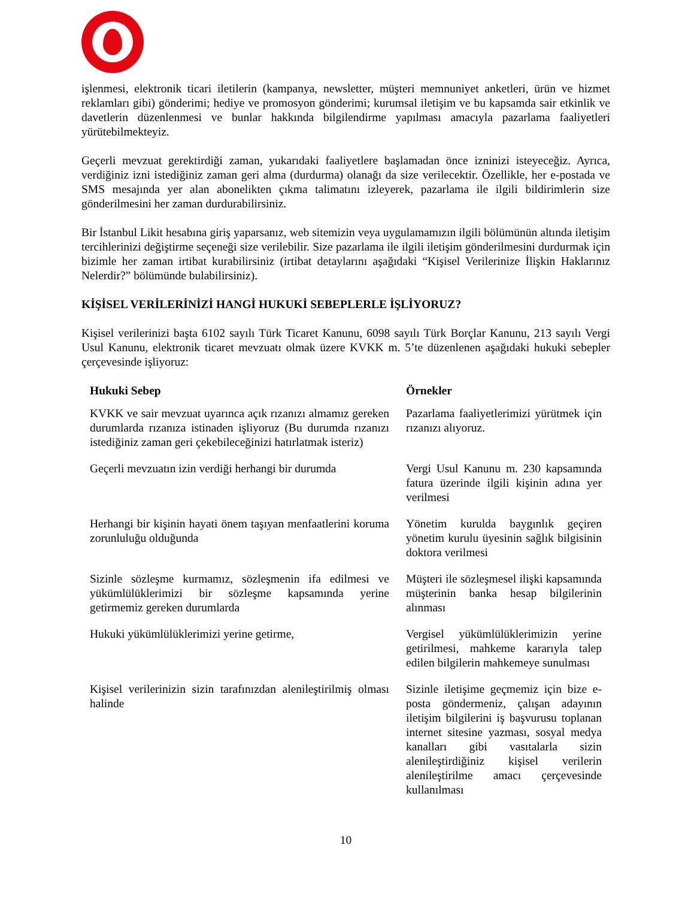işlenmesi, elektronik ticari iletilerin (kampanya, newsletter, müşteri memnuniyet anketleri, ürün ve hizmet reklamları gibi) gönderimi; hediye ve promosyon gönderimi; kurumsal iletişim ve bu kapsamda sair etkinlik ve davetlerin düzenlenmesi ve bunlar hakkında bilgilendirme yapılması amacıyla pazarlama faaliyetleri yürütebilmekteyiz.
Geçerli mevzuat gerektirdiği zaman, yukarıdaki faaliyetlere başlamadan önce izninizi isteyeceğiz. Ayrıca, verdiğiniz izni istediğiniz zaman geri alma (durdurma) olanağı da size verilecektir. Özellikle, her e-postada ve SMS mesajında yer alan abonelikten çıkma talimatını izleyerek, pazarlama ile ilgili bildirimlerin size gönderilmesini her zaman durdurabilirsiniz.
Bir İstanbul Likit hesabına giriş yaparsanız, web sitemizin veya uygulamamızın ilgili bölümünün altında iletişim tercihlerinizi değiştirme seçeneği size verilebilir. Size pazarlama ile ilgili iletişim gönderilmesini durdurmak için bizimle her zaman irtibat kurabilirsiniz (irtibat detaylarını aşağıdaki “Kişisel Verilerinize İlişkin Haklarınız Nelerdir?” bölümünde bulabilirsiniz).
KİŞİSEL VERİLERİNİZİ HANGİ HUKUKİ SEBEPLERLE İŞLİYORUZ?
Kişisel verilerinizi başta 6102 sayılı Türk Ticaret Kanunu, 6098 sayılı Türk Borçlar Kanunu, 213 sayılı Vergi Usul Kanunu, elektronik ticaret mevzuatı olmak üzere KVKK m. 5’te düzenlenen aşağıdaki hukuki sebepler çerçevesinde işliyoruz:
| Hukuki Sebep | Örnekler |
| --- | --- |
| KVKK ve sair mevzuat uyarınca açık rızanızı almamız gereken durumlarda rızanıza istinaden işliyoruz (Bu durumda rızanızı istediğiniz zaman geri çekebileceğinizi hatırlatmak isteriz) | Pazarlama faaliyetlerimizi yürütmek için rızanızı alıyoruz. |
| Geçerli mevzuatın izin verdiği herhangi bir durumda | Vergi Usul Kanunu m. 230 kapsamında fatura üzerinde ilgili kişinin adına yer verilmesi |
| Herhangi bir kişinin hayati önem taşıyan menfaatlerini koruma zorunluluğu olduğunda | Yönetim kurulda baygınlık geçiren yönetim kurulu üyesinin sağlık bilgisinin doktora verilmesi |
| Sizinle sözleşme kurmamız, sözleşmenin ifa edilmesi ve yükümlülüklerimizi bir sözleşme kapsamında yerine getirmemiz gereken durumlarda | Müşteri ile sözleşmesel ilişki kapsamında müşterinin banka hesap bilgilerinin alınması |
| Hukuki yükümlülüklerimizi yerine getirme, | Vergisel yükümlülüklerimizin yerine getirilmesi, mahkeme kararıyla talep edilen bilgilerin mahkemeye sunulması |
| Kişisel verilerinizin sizin tarafınızdan alenileştirilmiş olması halinde | Sizinle iletişime geçmemiz için bize e-posta göndermeniz, çalışan adayının iletişim bilgilerini iş başvurusu toplanan internet sitesine yazması, sosyal medya kanalları gibi vasıtalarla sizin alenileştirdiğiniz kişisel verilerin alenileştirilme amacı çerçevesinde kullanılması |
10